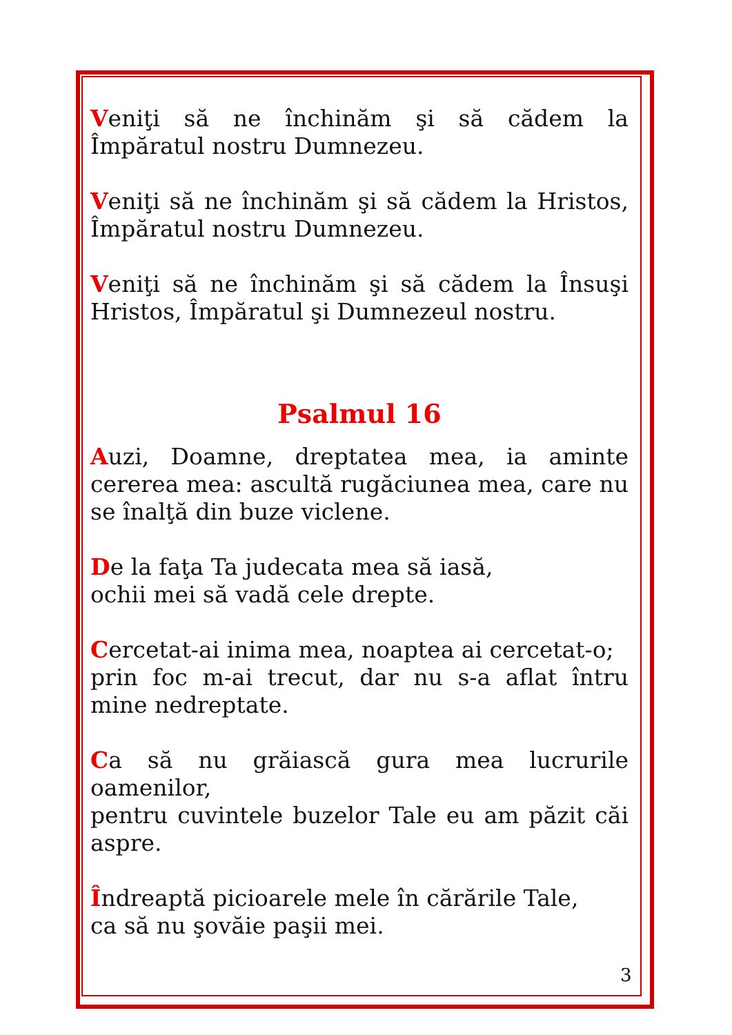Veniţi să ne închinăm şi să cădem la Împăratul nostru Dumnezeu.
Veniţi să ne închinăm şi să cădem la Hristos, Împăratul nostru Dumnezeu.
Veniţi să ne închinăm şi să cădem la Însuşi Hristos, Împăratul şi Dumnezeul nostru.
Psalmul 16
Auzi, Doamne, dreptatea mea, ia aminte cererea mea: ascultă rugăciunea mea, care nu se înalţă din buze viclene.
De la faţa Ta judecata mea să iasă,
ochii mei să vadă cele drepte.
Cercetat-ai inima mea, noaptea ai cercetat-o;
prin foc m-ai trecut, dar nu s-a aflat întru mine nedreptate.
Ca să nu grăiască gura mea lucrurile oamenilor,
pentru cuvintele buzelor Tale eu am păzit căi aspre.
Îndreaptă picioarele mele în cărările Tale,
ca să nu şovăie paşii mei.
3